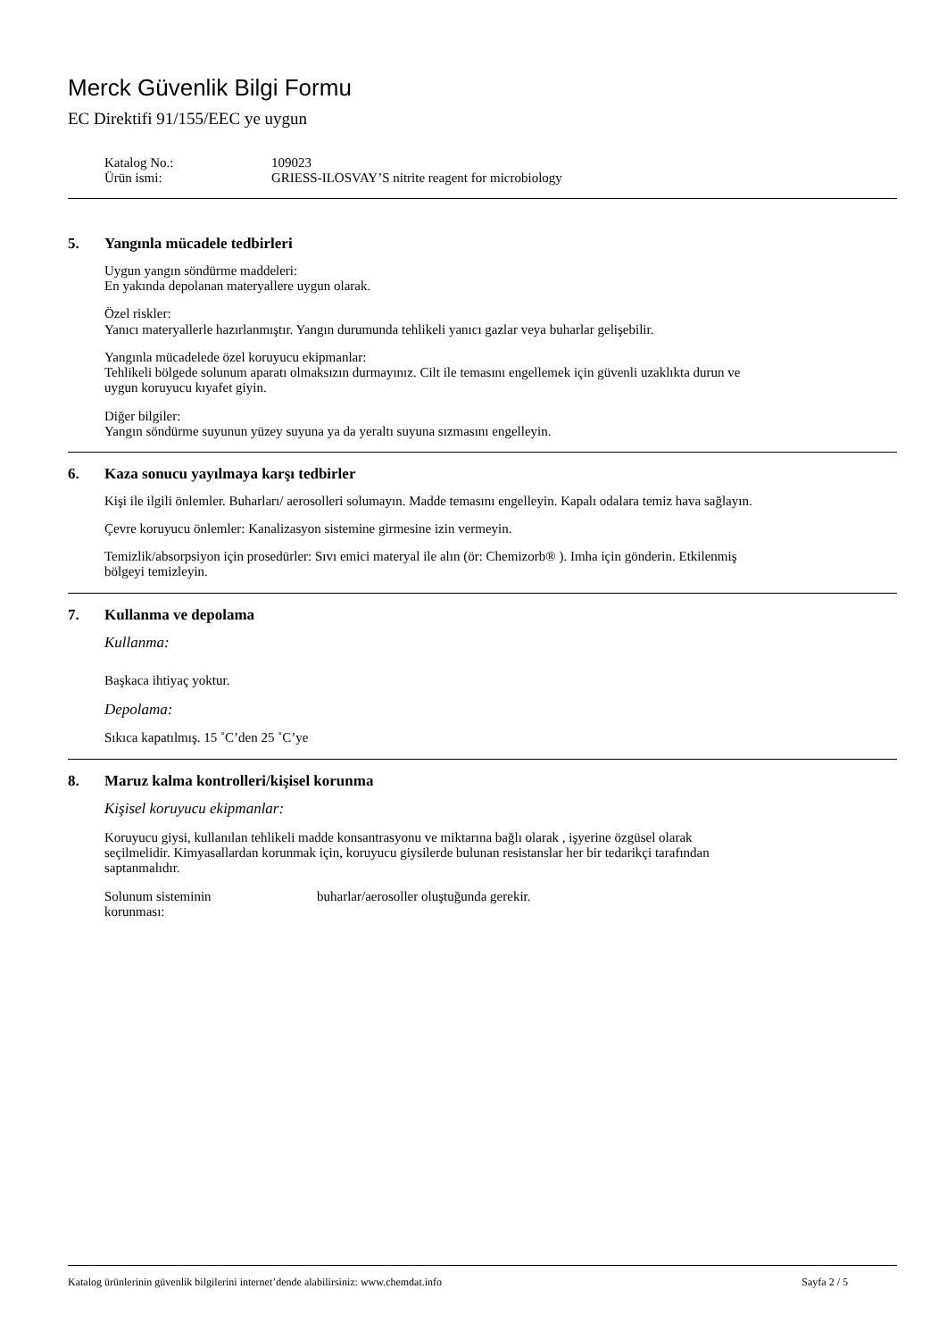Merck Güvenlik Bilgi Formu
EC Direktifi 91/155/EEC ye uygun
Katalog No.:
109023
Ürün ismi:
GRIESS-ILOSVAY’S nitrite reagent for microbiology
5. Yangınla mücadele tedbirleri
Uygun yangın söndürme maddeleri:
En yakında depolanan materyallere uygun olarak.
Özel riskler:
Yanıcı materyallerle hazırlanmıştır. Yangın durumunda tehlikeli yanıcı gazlar veya buharlar gelişebilir.
Yangınla mücadelede özel koruyucu ekipmanlar:
Tehlikeli bölgede solunum aparatı olmaksızın durmayınız. Cilt ile temasını engellemek için güvenli uzaklıkta durun ve uygun koruyucu kıyafet giyin.
Diğer bilgiler:
Yangın söndürme suyunun yüzey suyuna ya da yeraltı suyuna sızmasını engelleyin.
6. Kaza sonucu yayılmaya karşı tedbirler
Kişi ile ilgili önlemler. Buharları/ aerosolleri solumayın. Madde temasını engelleyin. Kapalı odalara temiz hava sağlayın.
Çevre koruyucu önlemler: Kanalizasyon sistemine girmesine izin vermeyin.
Temizlik/absorpsiyon için prosedürler: Sıvı emici materyal ile alın (ör: Chemizorb® ). Imha için gönderin. Etkilenmiş bölgeyi temizleyin.
7. Kullanma ve depolama
Kullanma:
Başkaca ihtiyaç yoktur.
Depolama:
Sıkıca kapatılmış. 15 ˚C’den 25 ˚C’ye
8. Maruz kalma kontrolleri/kişisel korunma
Kişisel koruyucu ekipmanlar:
Koruyucu giysi, kullanılan tehlikeli madde konsantrasyonu ve miktarına bağlı olarak , işyerine özgüsel olarak seçilmelidir. Kimyasallardan korunmak için, koruyucu giysilerde bulunan resistanslar her bir tedarikçi tarafından saptanmalıdır.
Solunum sisteminin
korunması:
buharlar/aerosoller oluştuğunda gerekir.
Katalog ürünlerinin güvenlik bilgilerini internet’dende alabilirsiniz: www.chemdat.info Sayfa 2 / 5